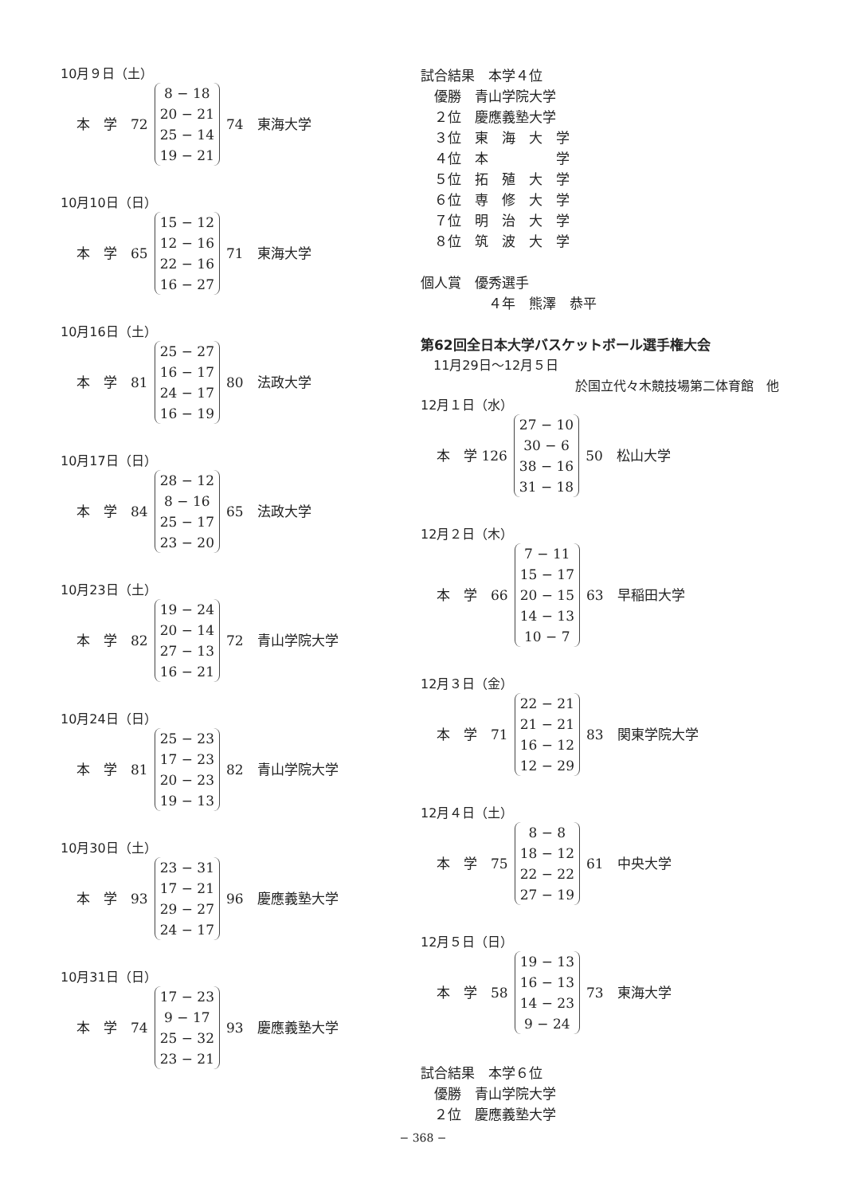10月９日（土）
| 本 学 72 | 8 − 18 20 − 21 25 − 14 19 − 21 | 74 東海大学 |
10月10日（日）
| 本 学 65 | 15 − 12 12 − 16 22 − 16 16 − 27 | 71 東海大学 |
10月16日（土）
| 本 学 81 | 25 − 27 16 − 17 24 − 17 16 − 19 | 80 法政大学 |
10月17日（日）
| 本 学 84 | 28 − 12 8 − 16 25 − 17 23 − 20 | 65 法政大学 |
10月23日（土）
| 本 学 82 | 19 − 24 20 − 14 27 − 13 16 − 21 | 72 青山学院大学 |
10月24日（日）
| 本 学 81 | 25 − 23 17 − 23 20 − 23 19 − 13 | 82 青山学院大学 |
10月30日（土）
| 本 学 93 | 23 − 31 17 − 21 29 − 27 24 − 17 | 96 慶應義塾大学 |
10月31日（日）
| 本 学 74 | 17 − 23 9 − 17 25 − 32 23 − 21 | 93 慶應義塾大学 |
試合結果　本学４位
　優勝　青山学院大学
　２位　慶應義塾大学
　３位　東　海　大　学
　４位　本　　　　　学
　５位　拓　殖　大　学
　６位　専　修　大　学
　７位　明　治　大　学
　８位　筑　波　大　学
個人賞　優秀選手
　　　　　４年　熊澤　恭平
第62回全日本大学バスケットボール選手権大会
　11月29日～12月５日
於国立代々木競技場第二体育館　他
12月１日（水）
| 本 学 126 | 27 − 10 30 − 6 38 − 16 31 − 18 | 50 松山大学 |
12月２日（木）
| 本 学 66 | 7 − 11 15 − 17 20 − 15 14 − 13 10 − 7 | 63 早稲田大学 |
12月３日（金）
| 本 学 71 | 22 − 21 21 − 21 16 − 12 12 − 29 | 83 関東学院大学 |
12月４日（土）
| 本 学 75 | 8 − 8 18 − 12 22 − 22 27 − 19 | 61 中央大学 |
12月５日（日）
| 本 学 58 | 19 − 13 16 − 13 14 − 23 9 − 24 | 73 東海大学 |
試合結果　本学６位
　優勝　青山学院大学
　２位　慶應義塾大学
− 368 −